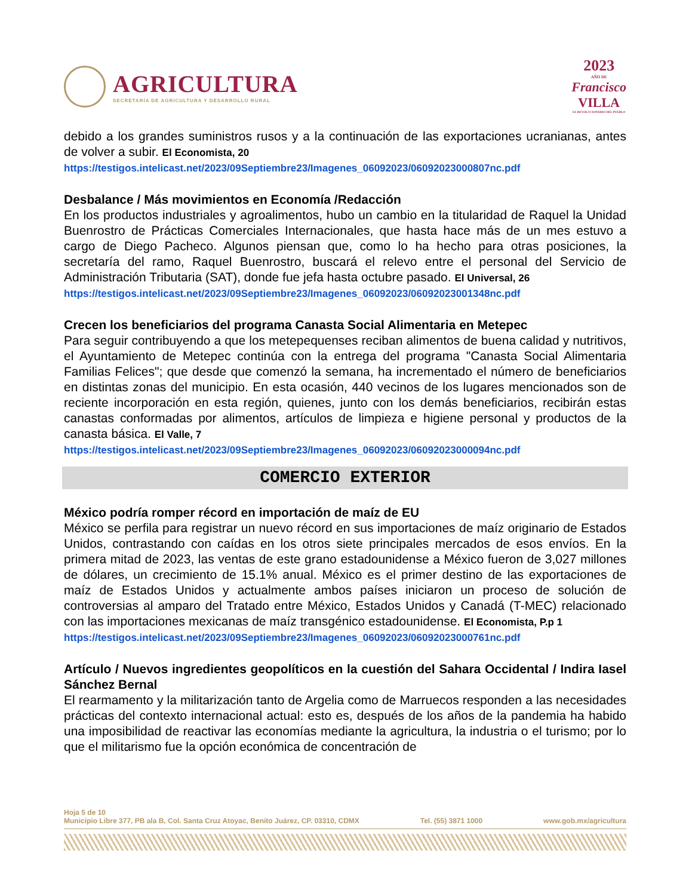AGRICULTURA
SECRETARÍA DE AGRICULTURA Y DESARROLLO RURAL
2023
AÑO DE
Francisco
VILLA
EL REVOLUCIONARIO DEL PUEBLO
debido a los grandes suministros rusos y a la continuación de las exportaciones ucranianas, antes de volver a subir. El Economista, 20
https://testigos.intelicast.net/2023/09Septiembre23/Imagenes_06092023/06092023000807nc.pdf
Desbalance / Más movimientos en Economía /Redacción
En los productos industriales y agroalimentos, hubo un cambio en la titularidad de Raquel la Unidad Buenrostro de Prácticas Comerciales Internacionales, que hasta hace más de un mes estuvo a cargo de Diego Pacheco. Algunos piensan que, como lo ha hecho para otras posiciones, la secretaría del ramo, Raquel Buenrostro, buscará el relevo entre el personal del Servicio de Administración Tributaria (SAT), donde fue jefa hasta octubre pasado. El Universal, 26
https://testigos.intelicast.net/2023/09Septiembre23/Imagenes_06092023/06092023001348nc.pdf
Crecen los beneficiarios del programa Canasta Social Alimentaria en Metepec
Para seguir contribuyendo a que los metepequenses reciban alimentos de buena calidad y nutritivos, el Ayuntamiento de Metepec continúa con la entrega del programa "Canasta Social Alimentaria Familias Felices"; que desde que comenzó la semana, ha incrementado el número de beneficiarios en distintas zonas del municipio. En esta ocasión, 440 vecinos de los lugares mencionados son de reciente incorporación en esta región, quienes, junto con los demás beneficiarios, recibirán estas canastas conformadas por alimentos, artículos de limpieza e higiene personal y productos de la canasta básica. El Valle, 7
https://testigos.intelicast.net/2023/09Septiembre23/Imagenes_06092023/06092023000094nc.pdf
COMERCIO EXTERIOR
México podría romper récord en importación de maíz de EU
México se perfila para registrar un nuevo récord en sus importaciones de maíz originario de Estados Unidos, contrastando con caídas en los otros siete principales mercados de esos envíos. En la primera mitad de 2023, las ventas de este grano estadounidense a México fueron de 3,027 millones de dólares, un crecimiento de 15.1% anual. México es el primer destino de las exportaciones de maíz de Estados Unidos y actualmente ambos países iniciaron un proceso de solución de controversias al amparo del Tratado entre México, Estados Unidos y Canadá (T-MEC) relacionado con las importaciones mexicanas de maíz transgénico estadounidense. El Economista, P.p 1
https://testigos.intelicast.net/2023/09Septiembre23/Imagenes_06092023/06092023000761nc.pdf
Artículo / Nuevos ingredientes geopolíticos en la cuestión del Sahara Occidental / Indira Iasel Sánchez Bernal
El rearmamento y la militarización tanto de Argelia como de Marruecos responden a las necesidades prácticas del contexto internacional actual: esto es, después de los años de la pandemia ha habido una imposibilidad de reactivar las economías mediante la agricultura, la industria o el turismo; por lo que el militarismo fue la opción económica de concentración de
Hoja 5 de 10
Municipio Libre 377, PB ala B, Col. Santa Cruz Atoyac, Benito Juárez, CP. 03310, CDMX Tel. (55) 3871 1000 www.gob.mx/agricultura